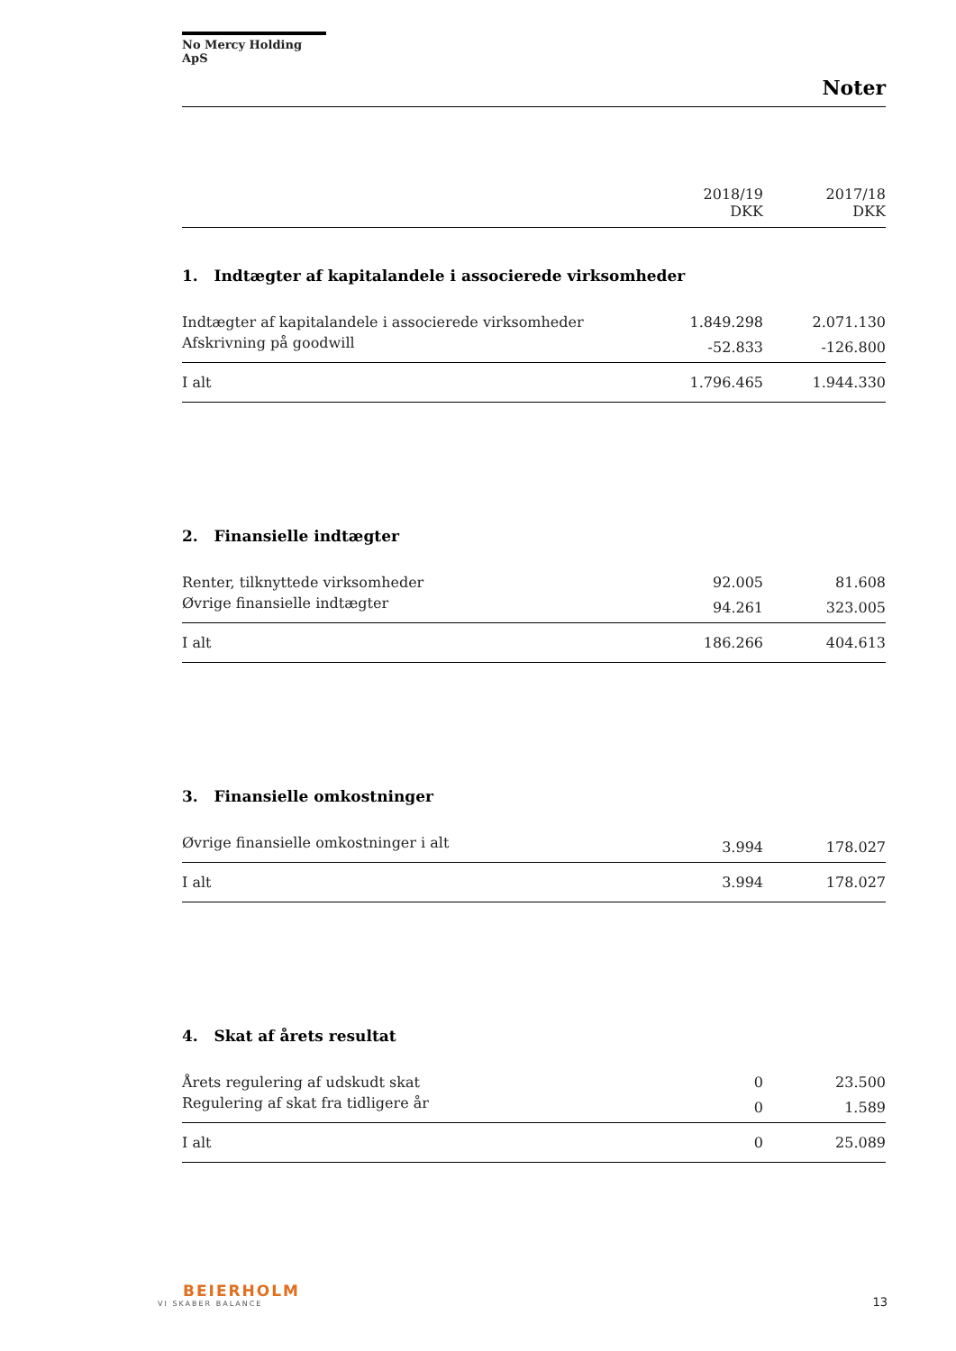No Mercy Holding ApS
Noter
| | 2018/19 DKK | 2017/18 DKK |
1. Indtægter af kapitalandele i associerede virksomheder
| Indtægter af kapitalandele i associerede virksomheder | 1.849.298 | 2.071.130 |
| Afskrivning på goodwill | -52.833 | -126.800 |
| I alt | 1.796.465 | 1.944.330 |
2. Finansielle indtægter
| Renter, tilknyttede virksomheder | 92.005 | 81.608 |
| Øvrige finansielle indtægter | 94.261 | 323.005 |
| I alt | 186.266 | 404.613 |
3. Finansielle omkostninger
| Øvrige finansielle omkostninger i alt | 3.994 | 178.027 |
| I alt | 3.994 | 178.027 |
4. Skat af årets resultat
| Årets regulering af udskudt skat | 0 | 23.500 |
| Regulering af skat fra tidligere år | 0 | 1.589 |
| I alt | 0 | 25.089 |
BEIERHOLM
VI SKABER BALANCE
13